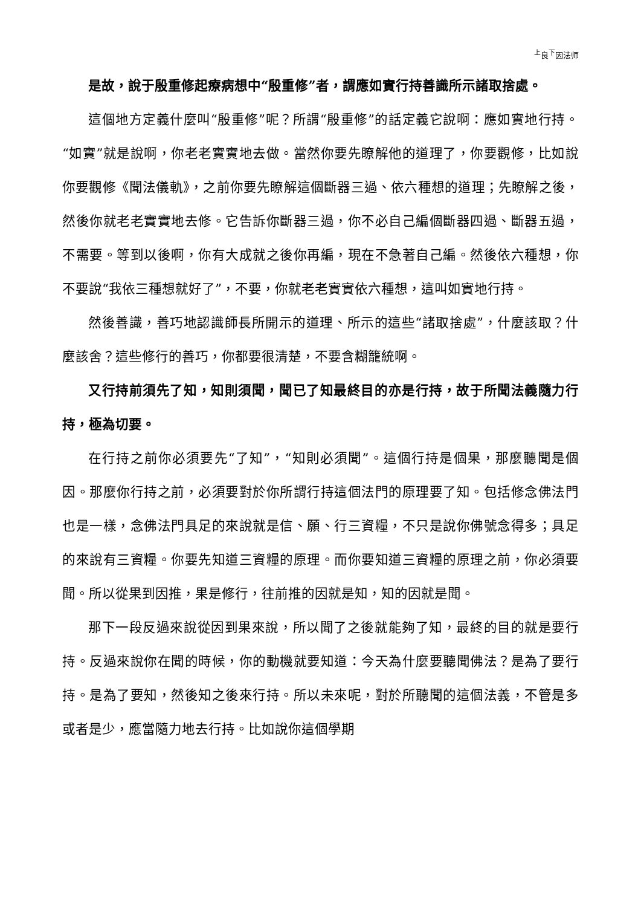<sup>上</sup>良<sup>下</sup>因法师
是故，說于殷重修起療病想中“殷重修”者，謂應如實行持善識所示諸取捨處。
這個地方定義什麼叫“殷重修”呢？所謂“殷重修”的話定義它說啊：應如實地行持。“如實”就是說啊，你老老實實地去做。當然你要先瞭解他的道理了，你要觀修，比如說你要觀修《聞法儀軌》，之前你要先瞭解這個斷器三過、依六種想的道理；先瞭解之後，然後你就老老實實地去修。它告訴你斷器三過，你不必自己編個斷器四過、斷器五過，不需要。等到以後啊，你有大成就之後你再編，現在不急著自己編。然後依六種想，你不要說“我依三種想就好了”，不要，你就老老實實依六種想，這叫如實地行持。
然後善識，善巧地認識師長所開示的道理、所示的這些“諸取捨處”，什麼該取？什麼該舍？這些修行的善巧，你都要很清楚，不要含糊籠統啊。
又行持前須先了知，知則須聞，聞已了知最終目的亦是行持，故于所聞法義隨力行持，極為切要。
在行持之前你必須要先“了知”，“知則必須聞”。這個行持是個果，那麼聽聞是個因。那麼你行持之前，必須要對於你所謂行持這個法門的原理要了知。包括修念佛法門也是一樣，念佛法門具足的來說就是信、願、行三資糧，不只是說你佛號念得多；具足的來說有三資糧。你要先知道三資糧的原理。而你要知道三資糧的原理之前，你必須要聞。所以從果到因推，果是修行，往前推的因就是知，知的因就是聞。
那下一段反過來說從因到果來說，所以聞了之後就能夠了知，最終的目的就是要行持。反過來說你在聞的時候，你的動機就要知道：今天為什麼要聽聞佛法？是為了要行持。是為了要知，然後知之後來行持。所以未來呢，對於所聽聞的這個法義，不管是多或者是少，應當隨力地去行持。比如說你這個學期